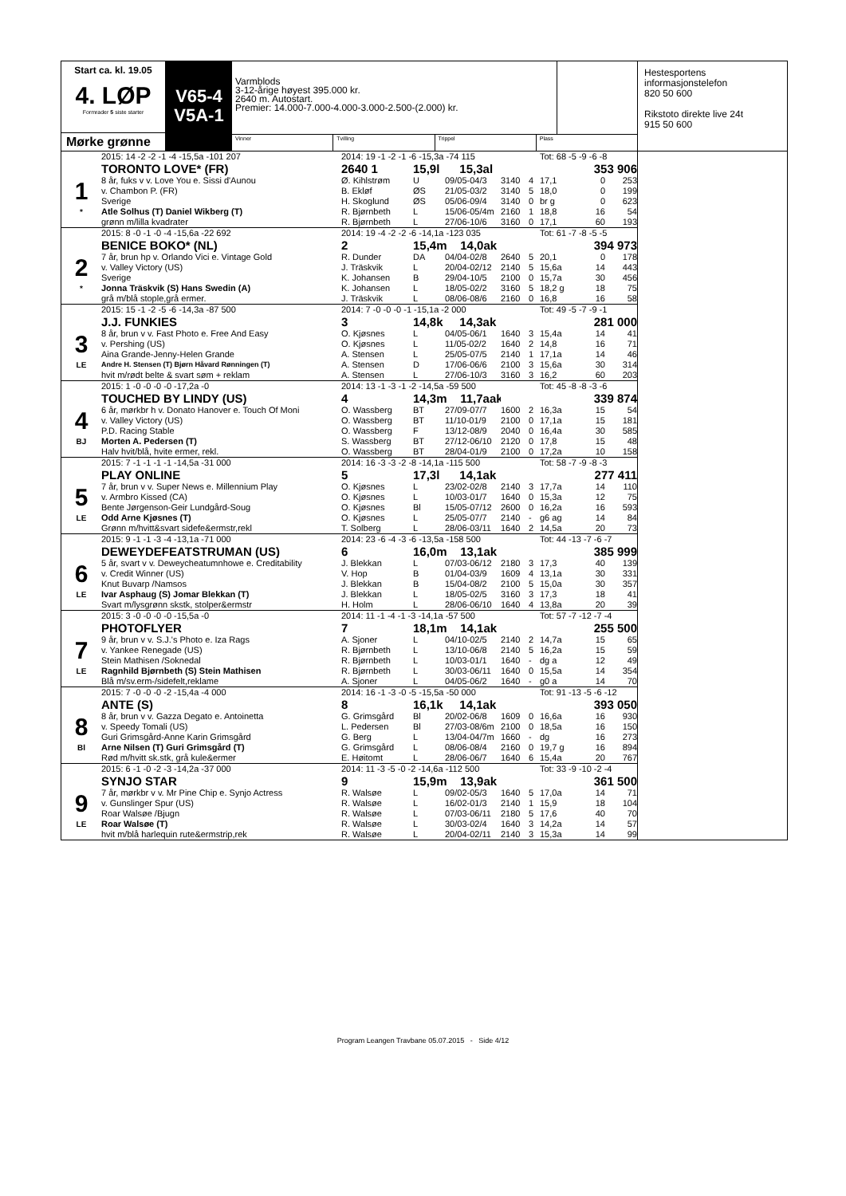Start ca. kl. 19.05
4. LØP
Formrader 5 siste starter
Mørke grønne
V65-4
V5A-1
Varmblods
3-12-årige høyest 395.000 kr.
2640 m. Autostart.
Premier: 14.000-7.000-4.000-3.000-2.500-(2.000) kr.
Vinner Tvilling Trippel Plass
Hestesportens
informasjonstelefon
820 50 600
Rikstoto direkte live 24t
915 50 600
| | 2015: 14 -2 -2 -1 -4 -15,5a -101 207 | 2014: 19 -1 -2 -1 -6 -15,3a -74 115 | | | | | Tot: 68 -5 -9 -6 -8 | | |
| | TORONTO LOVE* (FR) | 2640 1 | 15,9l 15,3al | | | | | 353 906 | |
| 1 | 8 år, fuks v v. Love You e. Sissi d'Aunou | Ø. Kihlstrøm | U | 09/05-04/3 | 3140 | 4 | 17,1 | 0 | 253 |
| | v. Chambon P. (FR) | B. Ekløf | ØS | 21/05-03/2 | 3140 | 5 | 18,0 | 0 | 199 |
| | Sverige | H. Skoglund | ØS | 05/06-09/4 | 3140 | 0 | br g | 0 | 623 |
| * | Atle Solhus (T) Daniel Wikberg (T) | R. Bjørnbeth | L | 15/06-05/4m | 2160 | 1 | 18,8 | 16 | 54 |
| | grønn m/lilla kvadrater | R. Bjørnbeth | L | 27/06-10/6 | 3160 | 0 | 17,1 | 60 | 193 |
| | 2015: 8 -0 -1 -0 -4 -15,6a -22 692 | 2014: 19 -4 -2 -2 -6 -14,1a -123 035 | | | | | Tot: 61 -7 -8 -5 -5 | | |
| | BENICE BOKO* (NL) | 2 | 15,4m 14,0ak | | | | | 394 973 | |
| 2 | 7 år, brun hp v. Orlando Vici e. Vintage Gold | R. Dunder | DA | 04/04-02/8 | 2640 | 5 | 20,1 | 0 | 178 |
| | v. Valley Victory (US) | J. Träskvik | L | 20/04-02/12 | 2140 | 5 | 15,6a | 14 | 443 |
| | Sverige | K. Johansen | B | 29/04-10/5 | 2100 | 0 | 15,7a | 30 | 456 |
| * | Jonna Träskvik (S) Hans Swedin (A) | K. Johansen | L | 18/05-02/2 | 3160 | 5 | 18,2 g | 18 | 75 |
| | grå m/blå stople,grå ermer. | J. Träskvik | L | 08/06-08/6 | 2160 | 0 | 16,8 | 16 | 58 |
| | 2015: 15 -1 -2 -5 -6 -14,3a -87 500 | 2014: 7 -0 -0 -0 -1 -15,1a -2 000 | | | | | Tot: 49 -5 -7 -9 -1 | | |
| | J.J. FUNKIES | 3 | 14,8k 14,3ak | | | | | 281 000 | |
| 3 | 8 år, brun v v. Fast Photo e. Free And Easy | O. Kjøsnes | L | 04/05-06/1 | 1640 | 3 | 15,4a | 14 | 41 |
| | v. Pershing (US) | O. Kjøsnes | L | 11/05-02/2 | 1640 | 2 | 14,8 | 16 | 71 |
| | Aina Grande-Jenny-Helen Grande | A. Stensen | L | 25/05-07/5 | 2140 | 1 | 17,1a | 14 | 46 |
| LE | Andre H. Stensen (T) Bjørn Håvard Rønningen (T) | A. Stensen | D | 17/06-06/6 | 2100 | 3 | 15,6a | 30 | 314 |
| | hvit m/rødt belte & svart søm + reklam | A. Stensen | L | 27/06-10/3 | 3160 | 3 | 16,2 | 60 | 203 |
| | 2015: 1 -0 -0 -0 -0 -17,2a -0 | 2014: 13 -1 -3 -1 -2 -14,5a -59 500 | | | | | Tot: 45 -8 -8 -3 -6 | | |
| | TOUCHED BY LINDY (US) | 4 | 14,3m 11,7aak | | | | | 339 874 | |
| 4 | 6 år, mørkbr h v. Donato Hanover e. Touch Of Moni | O. Wassberg | BT | 27/09-07/7 | 1600 | 2 | 16,3a | 15 | 54 |
| | v. Valley Victory (US) | O. Wassberg | BT | 11/10-01/9 | 2100 | 0 | 17,1a | 15 | 181 |
| | P.D. Racing Stable | O. Wassberg | F | 13/12-08/9 | 2040 | 0 | 16,4a | 30 | 585 |
| BJ | Morten A. Pedersen (T) | S. Wassberg | BT | 27/12-06/10 | 2120 | 0 | 17,8 | 15 | 48 |
| | Halv hvit/blå, hvite ermer, rekl. | O. Wassberg | BT | 28/04-01/9 | 2100 | 0 | 17,2a | 10 | 158 |
| | 2015: 7 -1 -1 -1 -1 -14,5a -31 000 | 2014: 16 -3 -3 -2 -8 -14,1a -115 500 | | | | | Tot: 58 -7 -9 -8 -3 | | |
| | PLAY ONLINE | 5 | 17,3l 14,1ak | | | | | 277 411 | |
| 5 | 7 år, brun v v. Super News e. Millennium Play | O. Kjøsnes | L | 23/02-02/8 | 2140 | 3 | 17,7a | 14 | 110 |
| | v. Armbro Kissed (CA) | O. Kjøsnes | L | 10/03-01/7 | 1640 | 0 | 15,3a | 12 | 75 |
| | Bente Jørgenson-Geir Lundgård-Soug | O. Kjøsnes | Bl | 15/05-07/12 | 2600 | 0 | 16,2a | 16 | 593 |
| LE | Odd Arne Kjøsnes (T) | O. Kjøsnes | L | 25/05-07/7 | 2140 | - | g6 ag | 14 | 84 |
| | Grønn m/hvitt&svart sidefe&ermstr,rekl | T. Solberg | L | 28/06-03/11 | 1640 | 2 | 14,5a | 20 | 73 |
| | 2015: 9 -1 -1 -3 -4 -13,1a -71 000 | 2014: 23 -6 -4 -3 -6 -13,5a -158 500 | | | | | Tot: 44 -13 -7 -6 -7 | | |
| | DEWEYDEFEATSTRUMAN (US) | 6 | 16,0m 13,1ak | | | | | 385 999 | |
| 6 | 5 år, svart v v. Deweycheatumnhowe e. Creditability | J. Blekkan | L | 07/03-06/12 | 2180 | 3 | 17,3 | 40 | 139 |
| | v. Credit Winner (US) | V. Hop | B | 01/04-03/9 | 1609 | 4 | 13,1a | 30 | 331 |
| | Knut Buvarp /Namsos | J. Blekkan | B | 15/04-08/2 | 2100 | 5 | 15,0a | 30 | 357 |
| LE | Ivar Asphaug (S) Jomar Blekkan (T) | J. Blekkan | L | 18/05-02/5 | 3160 | 3 | 17,3 | 18 | 41 |
| | Svart m/lysgrønn skstk, stolper&ermstr | H. Holm | L | 28/06-06/10 | 1640 | 4 | 13,8a | 20 | 39 |
| | 2015: 3 -0 -0 -0 -0 -15,5a -0 | 2014: 11 -1 -4 -1 -3 -14,1a -57 500 | | | | | Tot: 57 -7 -12 -7 -4 | | |
| | PHOTOFLYER | 7 | 18,1m 14,1ak | | | | | 255 500 | |
| 7 | 9 år, brun v v. S.J.'s Photo e. Iza Rags | A. Sjoner | L | 04/10-02/5 | 2140 | 2 | 14,7a | 15 | 65 |
| | v. Yankee Renegade (US) | R. Bjørnbeth | L | 13/10-06/8 | 2140 | 5 | 16,2a | 15 | 59 |
| | Stein Mathisen /Soknedal | R. Bjørnbeth | L | 10/03-01/1 | 1640 | - | dg a | 12 | 49 |
| LE | Ragnhild Bjørnbeth (S) Stein Mathisen | R. Bjørnbeth | L | 30/03-06/11 | 1640 | 0 | 15,5a | 14 | 354 |
| | Blå m/sv.erm-/sidefelt,reklame | A. Sjoner | L | 04/05-06/2 | 1640 | - | g0 a | 14 | 70 |
| | 2015: 7 -0 -0 -0 -2 -15,4a -4 000 | 2014: 16 -1 -3 -0 -5 -15,5a -50 000 | | | | | Tot: 91 -13 -5 -6 -12 | | |
| | ANTE (S) | 8 | 16,1k 14,1ak | | | | | 393 050 | |
| 8 | 8 år, brun v v. Gazza Degato e. Antoinetta | G. Grimsgård | Bl | 20/02-06/8 | 1609 | 0 | 16,6a | 16 | 930 |
| | v. Speedy Tomali (US) | L. Pedersen | Bl | 27/03-08/6m | 2100 | 0 | 18,5a | 16 | 150 |
| | Guri Grimsgård-Anne Karin Grimsgård | G. Berg | L | 13/04-04/7m | 1660 | - | dg | 16 | 273 |
| Bl | Arne Nilsen (T) Guri Grimsgård (T) | G. Grimsgård | L | 08/06-08/4 | 2160 | 0 | 19,7 g | 16 | 894 |
| | Rød m/hvitt sk.stk, grå kule&ermer | E. Høitomt | L | 28/06-06/7 | 1640 | 6 | 15,4a | 20 | 767 |
| | 2015: 6 -1 -0 -2 -3 -14,2a -37 000 | 2014: 11 -3 -5 -0 -2 -14,6a -112 500 | | | | | Tot: 33 -9 -10 -2 -4 | | |
| | SYNJO STAR | 9 | 15,9m 13,9ak | | | | | 361 500 | |
| 9 | 7 år, mørkbr v v. Mr Pine Chip e. Synjo Actress | R. Walsøe | L | 09/02-05/3 | 1640 | 5 | 17,0a | 14 | 71 |
| | v. Gunslinger Spur (US) | R. Walsøe | L | 16/02-01/3 | 2140 | 1 | 15,9 | 18 | 104 |
| | Roar Walsøe /Bjugn | R. Walsøe | L | 07/03-06/11 | 2180 | 5 | 17,6 | 40 | 70 |
| LE | Roar Walsøe (T) | R. Walsøe | L | 30/03-02/4 | 1640 | 3 | 14,2a | 14 | 57 |
| | hvit m/blå harlequin rute&ermstrip,rek | R. Walsøe | L | 20/04-02/11 | 2140 | 3 | 15,3a | 14 | 99 |
Program Leangen Travbane 05.07.2015 - Side 4/12